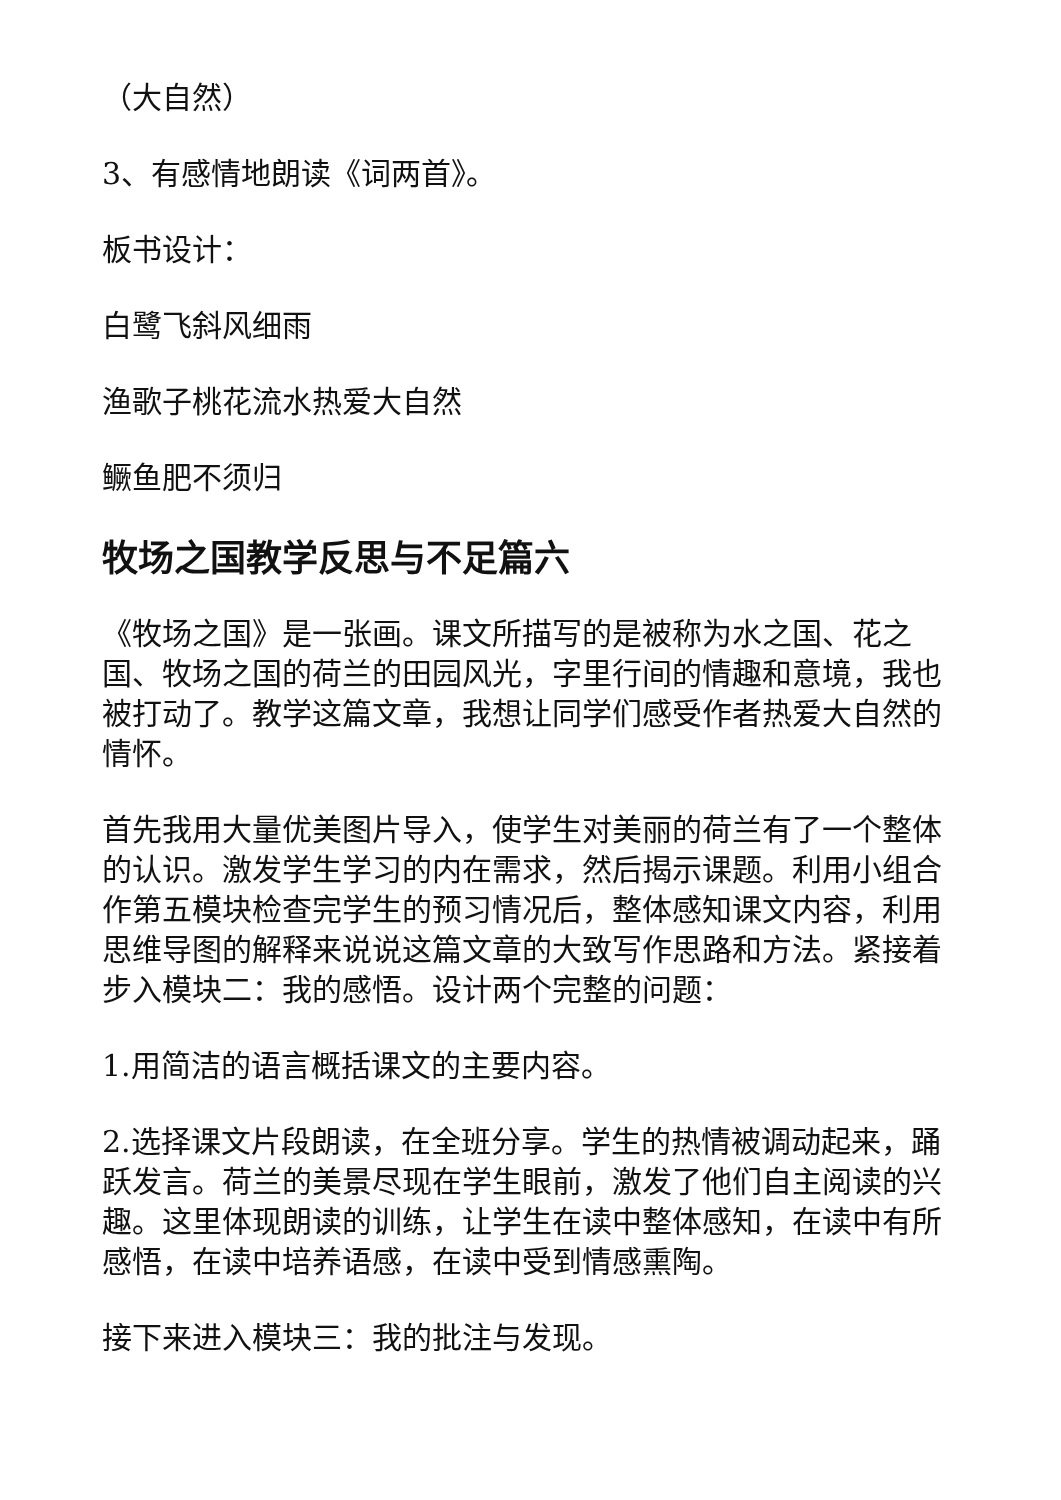（大自然）
3、有感情地朗读《词两首》。
板书设计：
白鹭飞斜风细雨
渔歌子桃花流水热爱大自然
鳜鱼肥不须归
牧场之国教学反思与不足篇六
《牧场之国》是一张画。课文所描写的是被称为水之国、花之国、牧场之国的荷兰的田园风光，字里行间的情趣和意境，我也被打动了。教学这篇文章，我想让同学们感受作者热爱大自然的情怀。
首先我用大量优美图片导入，使学生对美丽的荷兰有了一个整体的认识。激发学生学习的内在需求，然后揭示课题。利用小组合作第五模块检查完学生的预习情况后，整体感知课文内容，利用思维导图的解释来说说这篇文章的大致写作思路和方法。紧接着步入模块二：我的感悟。设计两个完整的问题：
1.用简洁的语言概括课文的主要内容。
2.选择课文片段朗读，在全班分享。学生的热情被调动起来，踊跃发言。荷兰的美景尽现在学生眼前，激发了他们自主阅读的兴趣。这里体现朗读的训练，让学生在读中整体感知，在读中有所感悟，在读中培养语感，在读中受到情感熏陶。
接下来进入模块三：我的批注与发现。